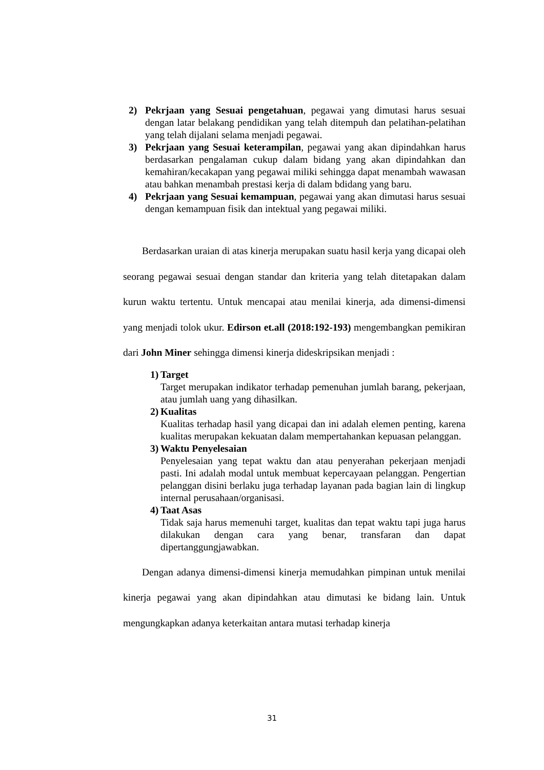2) Pekrjaan yang Sesuai pengetahuan, pegawai yang dimutasi harus sesuai dengan latar belakang pendidikan yang telah ditempuh dan pelatihan-pelatihan yang telah dijalani selama menjadi pegawai.
3) Pekrjaan yang Sesuai keterampilan, pegawai yang akan dipindahkan harus berdasarkan pengalaman cukup dalam bidang yang akan dipindahkan dan kemahiran/kecakapan yang pegawai miliki sehingga dapat menambah wawasan atau bahkan menambah prestasi kerja di dalam bdidang yang baru.
4) Pekrjaan yang Sesuai kemampuan, pegawai yang akan dimutasi harus sesuai dengan kemampuan fisik dan intektual yang pegawai miliki.
Berdasarkan uraian di atas kinerja merupakan suatu hasil kerja yang dicapai oleh seorang pegawai sesuai dengan standar dan kriteria yang telah ditetapakan dalam kurun waktu tertentu. Untuk mencapai atau menilai kinerja, ada dimensi-dimensi yang menjadi tolok ukur. Edirson et.all (2018:192-193) mengembangkan pemikiran dari John Miner sehingga dimensi kinerja dideskripsikan menjadi :
1)
Target
Target merupakan indikator terhadap pemenuhan jumlah barang, pekerjaan, atau jumlah uang yang dihasilkan.
2)
Kualitas
Kualitas terhadap hasil yang dicapai dan ini adalah elemen penting, karena kualitas merupakan kekuatan dalam mempertahankan kepuasan pelanggan.
3)
Waktu Penyelesaian
Penyelesaian yang tepat waktu dan atau penyerahan pekerjaan menjadi pasti. Ini adalah modal untuk membuat kepercayaan pelanggan. Pengertian pelanggan disini berlaku juga terhadap layanan pada bagian lain di lingkup internal perusahaan/organisasi.
4)
Taat Asas
Tidak saja harus memenuhi target, kualitas dan tepat waktu tapi juga harus dilakukan dengan cara yang benar, transfaran dan dapat dipertanggungjawabkan.
Dengan adanya dimensi-dimensi kinerja memudahkan pimpinan untuk menilai kinerja pegawai yang akan dipindahkan atau dimutasi ke bidang lain. Untuk mengungkapkan adanya keterkaitan antara mutasi terhadap kinerja
31